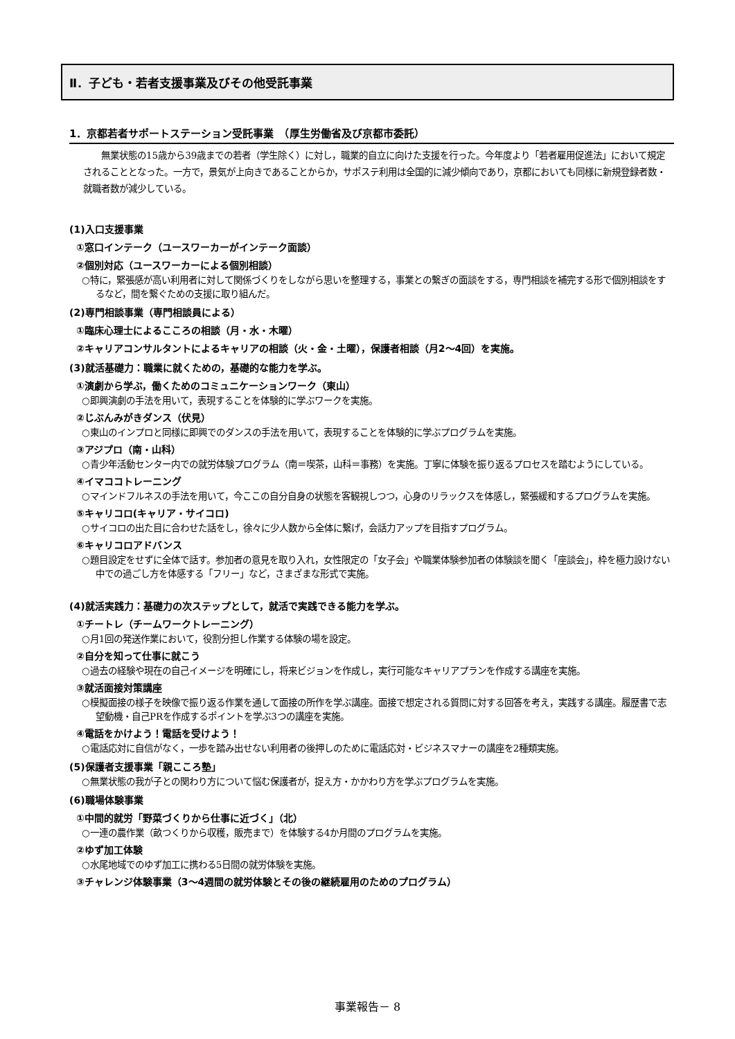Ⅱ．子ども・若者支援事業及びその他受託事業
1．京都若者サポートステーション受託事業　（厚生労働省及び京都市委託）
　　無業状態の15歳から39歳までの若者（学生除く）に対し，職業的自立に向けた支援を行った。今年度より「若者雇用促進法」において規定されることとなった。一方で，景気が上向きであることからか，サポステ利用は全国的に減少傾向であり，京都においても同様に新規登録者数・就職者数が減少している。
(1)入口支援事業
①窓口インテーク（ユースワーカーがインテーク面談）
②個別対応（ユースワーカーによる個別相談）
○特に，緊張感が高い利用者に対して関係づくりをしながら思いを整理する，事業との繋ぎの面談をする，専門相談を補完する形で個別相談をするなど，間を繋ぐための支援に取り組んだ。
(2)専門相談事業（専門相談員による）
①臨床心理士によるこころの相談（月・水・木曜）
②キャリアコンサルタントによるキャリアの相談（火・金・土曜），保護者相談（月2～4回）を実施。
(3)就活基礎力：職業に就くための，基礎的な能力を学ぶ。
①演劇から学ぶ，働くためのコミュニケーションワーク（東山）
○即興演劇の手法を用いて，表現することを体験的に学ぶワークを実施。
②じぶんみがきダンス（伏見）
○東山のインプロと同様に即興でのダンスの手法を用いて，表現することを体験的に学ぶプログラムを実施。
③アジプロ（南・山科）
○青少年活動センター内での就労体験プログラム（南＝喫茶，山科＝事務）を実施。丁寧に体験を振り返るプロセスを踏むようにしている。
④イマココトレーニング
○マインドフルネスの手法を用いて，今ここの自分自身の状態を客観視しつつ，心身のリラックスを体感し，緊張緩和するプログラムを実施。
⑤キャリコロ(キャリア・サイコロ)
○サイコロの出た目に合わせた話をし，徐々に少人数から全体に繋げ，会話力アップを目指すプログラム。
⑥キャリコロアドバンス
○題目設定をせずに全体で話す。参加者の意見を取り入れ，女性限定の「女子会」や職業体験参加者の体験談を聞く「座談会」，枠を極力設けない中での過ごし方を体感する「フリー」など，さまざまな形式で実施。
(4)就活実践力：基礎力の次ステップとして，就活で実践できる能力を学ぶ。
①チートレ（チームワークトレーニング）
○月1回の発送作業において，役割分担し作業する体験の場を設定。
②自分を知って仕事に就こう
○過去の経験や現在の自己イメージを明確にし，将来ビジョンを作成し，実行可能なキャリアプランを作成する講座を実施。
③就活面接対策講座
○模擬面接の様子を映像で振り返る作業を通して面接の所作を学ぶ講座。面接で想定される質問に対する回答を考え，実践する講座。履歴書で志望動機・自己PRを作成するポイントを学ぶ3つの講座を実施。
④電話をかけよう！電話を受けよう！
○電話応対に自信がなく，一歩を踏み出せない利用者の後押しのために電話応対・ビジネスマナーの講座を2種類実施。
(5)保護者支援事業「親こころ塾」
○無業状態の我が子との関わり方について悩む保護者が，捉え方・かかわり方を学ぶプログラムを実施。
(6)職場体験事業
①中間的就労「野菜づくりから仕事に近づく」（北）
○一連の農作業（畝つくりから収穫，販売まで）を体験する4か月間のプログラムを実施。
②ゆず加工体験
○水尾地域でのゆず加工に携わる5日間の就労体験を実施。
③チャレンジ体験事業（3～4週間の就労体験とその後の継続雇用のためのプログラム）
事業報告－ 8